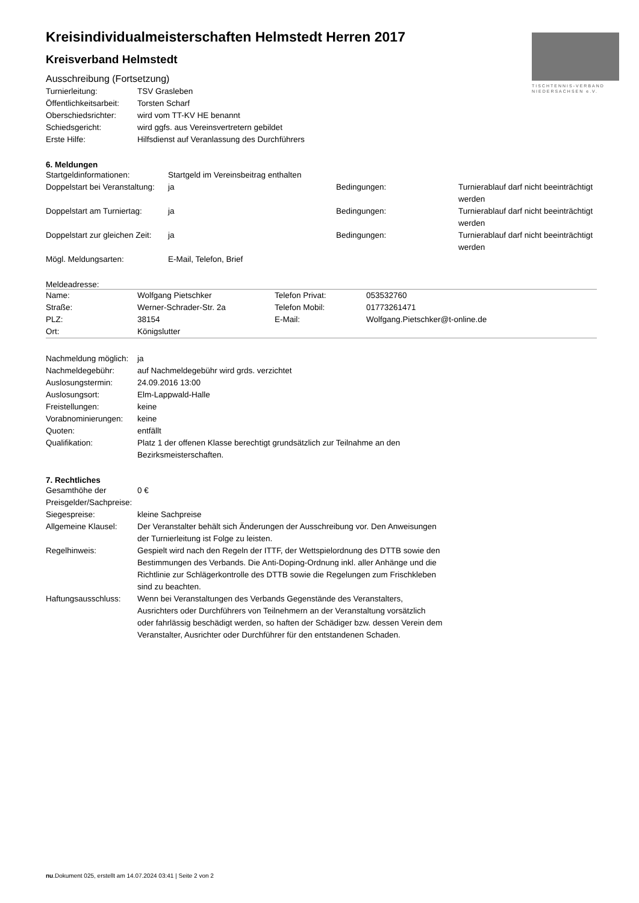TISCHTENNIS-VERBAND
NIEDERSACHSEN e.V.
Kreisindividualmeisterschaften Helmstedt Herren 2017
Kreisverband Helmstedt
Ausschreibung (Fortsetzung)
| Turnierleitung: | TSV Grasleben |
| Öffentlichkeitsarbeit: | Torsten Scharf |
| Oberschiedsrichter: | wird vom TT-KV HE benannt |
| Schiedsgericht: | wird ggfs. aus Vereinsvertretern gebildet |
| Erste Hilfe: | Hilfsdienst auf Veranlassung des Durchführers |
6. Meldungen
| Startgeldinformationen: | Startgeld im Vereinsbeitrag enthalten | | |
| Doppelstart bei Veranstaltung: | ja | Bedingungen: | Turnierablauf darf nicht beeinträchtigt werden |
| Doppelstart am Turniertag: | ja | Bedingungen: | Turnierablauf darf nicht beeinträchtigt werden |
| Doppelstart zur gleichen Zeit: | ja | Bedingungen: | Turnierablauf darf nicht beeinträchtigt werden |
| Mögl. Meldungsarten: | E-Mail, Telefon, Brief | | |
Meldeadresse:
| Name: | Wolfgang Pietschker | Telefon Privat: | 053532760 |
| Straße: | Werner-Schrader-Str. 2a | Telefon Mobil: | 01773261471 |
| PLZ: | 38154 | E-Mail: | Wolfgang.Pietschker@t-online.de |
| Ort: | Königslutter | | |
| Nachmeldung möglich: | ja |
| Nachmeldegebühr: | auf Nachmeldegebühr wird grds. verzichtet |
| Auslosungstermin: | 24.09.2016 13:00 |
| Auslosungsort: | Elm-Lappwald-Halle |
| Freistellungen: | keine |
| Vorabnominierungen: | keine |
| Quoten: | entfällt |
| Qualifikation: | Platz 1 der offenen Klasse berechtigt grundsätzlich zur Teilnahme an den Bezirksmeisterschaften. |
7. Rechtliches
| Gesamthöhe der Preisgelder/Sachpreise: | 0 € |
| Siegespreise: | kleine Sachpreise |
| Allgemeine Klausel: | Der Veranstalter behält sich Änderungen der Ausschreibung vor. Den Anweisungen der Turnierleitung ist Folge zu leisten. |
| Regelhinweis: | Gespielt wird nach den Regeln der ITTF, der Wettspielordnung des DTTB sowie den Bestimmungen des Verbands. Die Anti-Doping-Ordnung inkl. aller Anhänge und die Richtlinie zur Schlägerkontrolle des DTTB sowie die Regelungen zum Frischkleben sind zu beachten. |
| Haftungsausschluss: | Wenn bei Veranstaltungen des Verbands Gegenstände des Veranstalters, Ausrichters oder Durchführers von Teilnehmern an der Veranstaltung vorsätzlich oder fahrlässig beschädigt werden, so haften der Schädiger bzw. dessen Verein dem Veranstalter, Ausrichter oder Durchführer für den entstandenen Schaden. |
nu.Dokument 025, erstellt am 14.07.2024 03:41 | Seite 2 von 2